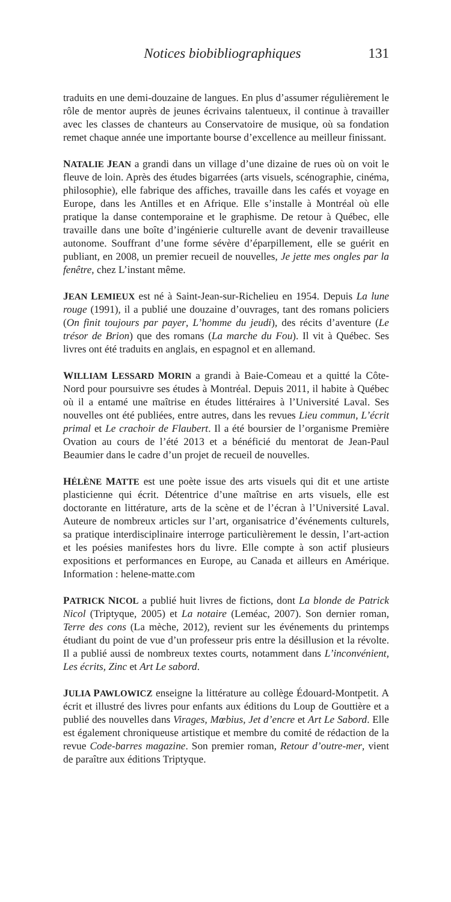Notices biobibliographiques 131
traduits en une demi-douzaine de langues. En plus d’assumer régulièrement le rôle de mentor auprès de jeunes écrivains talentueux, il continue à travailler avec les classes de chanteurs au Conservatoire de musique, où sa fondation remet chaque année une importante bourse d’excellence au meilleur finissant.
NATALIE JEAN a grandi dans un village d’une dizaine de rues où on voit le fleuve de loin. Après des études bigarrées (arts visuels, scénographie, cinéma, philosophie), elle fabrique des affiches, travaille dans les cafés et voyage en Europe, dans les Antilles et en Afrique. Elle s’installe à Montréal où elle pratique la danse contemporaine et le graphisme. De retour à Québec, elle travaille dans une boîte d’ingénierie culturelle avant de devenir travailleuse autonome. Souffrant d’une forme sévère d’éparpillement, elle se guérit en publiant, en 2008, un premier recueil de nouvelles, Je jette mes ongles par la fenêtre, chez L’instant même.
JEAN LEMIEUX est né à Saint-Jean-sur-Richelieu en 1954. Depuis La lune rouge (1991), il a publié une douzaine d’ouvrages, tant des romans policiers (On finit toujours par payer, L’homme du jeudi), des récits d’aventure (Le trésor de Brion) que des romans (La marche du Fou). Il vit à Québec. Ses livres ont été traduits en anglais, en espagnol et en allemand.
WILLIAM LESSARD MORIN a grandi à Baie-Comeau et a quitté la Côte-Nord pour poursuivre ses études à Montréal. Depuis 2011, il habite à Québec où il a entamé une maîtrise en études littéraires à l’Université Laval. Ses nouvelles ont été publiées, entre autres, dans les revues Lieu commun, L’écrit primal et Le crachoir de Flaubert. Il a été boursier de l’organisme Première Ovation au cours de l’été 2013 et a bénéficié du mentorat de Jean-Paul Beaumier dans le cadre d’un projet de recueil de nouvelles.
HÉLÈNE MATTE est une poète issue des arts visuels qui dit et une artiste plasticienne qui écrit. Détentrice d’une maîtrise en arts visuels, elle est doctorante en littérature, arts de la scène et de l’écran à l’Université Laval. Auteure de nombreux articles sur l’art, organisatrice d’événements culturels, sa pratique interdisciplinaire interroge particulièrement le dessin, l’art-action et les poésies manifestes hors du livre. Elle compte à son actif plusieurs expositions et performances en Europe, au Canada et ailleurs en Amérique. Information : helene-matte.com
PATRICK NICOL a publié huit livres de fictions, dont La blonde de Patrick Nicol (Triptyque, 2005) et La notaire (Leméac, 2007). Son dernier roman, Terre des cons (La mèche, 2012), revient sur les événements du printemps étudiant du point de vue d’un professeur pris entre la désillusion et la révolte. Il a publié aussi de nombreux textes courts, notamment dans L’inconvénient, Les écrits, Zinc et Art Le sabord.
JULIA PAWLOWICZ enseigne la littérature au collège Édouard-Montpetit. A écrit et illustré des livres pour enfants aux éditions du Loup de Gouttière et a publié des nouvelles dans Virages, Mœbius, Jet d’encre et Art Le Sabord. Elle est également chroniqueuse artistique et membre du comité de rédaction de la revue Code-barres magazine. Son premier roman, Retour d’outre-mer, vient de paraître aux éditions Triptyque.